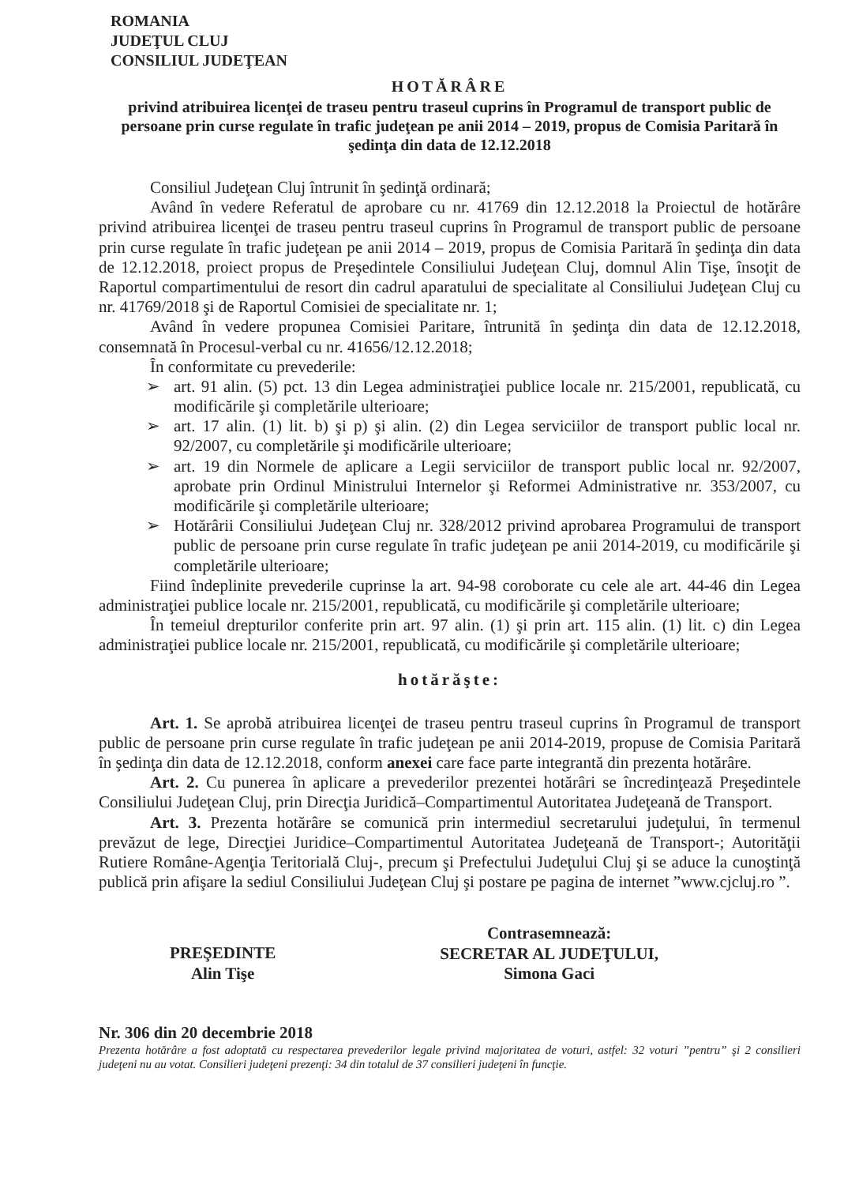ROMANIA
JUDEŢUL CLUJ
CONSILIUL JUDEŢEAN
HOTĂRÂRE
privind atribuirea licenţei de traseu pentru traseul cuprins în Programul de transport public de persoane prin curse regulate în trafic judeţean pe anii 2014 – 2019, propus de Comisia Paritară în şedinţa din data de 12.12.2018
Consiliul Judeţean Cluj întrunit în şedinţă ordinară;
Având în vedere Referatul de aprobare cu nr. 41769 din 12.12.2018 la Proiectul de hotărâre privind atribuirea licenţei de traseu pentru traseul cuprins în Programul de transport public de persoane prin curse regulate în trafic judeţean pe anii 2014 – 2019, propus de Comisia Paritară în şedinţa din data de 12.12.2018, proiect propus de Preşedintele Consiliului Judeţean Cluj, domnul Alin Tişe, însoţit de Raportul compartimentului de resort din cadrul aparatului de specialitate al Consiliului Judeţean Cluj cu nr. 41769/2018 şi de Raportul Comisiei de specialitate nr. 1;
Având în vedere propunea Comisiei Paritare, întrunită în şedinţa din data de 12.12.2018, consemnată în Procesul-verbal cu nr. 41656/12.12.2018;
În conformitate cu prevederile:
➢ art. 91 alin. (5) pct. 13 din Legea administraţiei publice locale nr. 215/2001, republicată, cu modificările şi completările ulterioare;
➢ art. 17 alin. (1) lit. b) şi p) şi alin. (2) din Legea serviciilor de transport public local nr. 92/2007, cu completările şi modificările ulterioare;
➢ art. 19 din Normele de aplicare a Legii serviciilor de transport public local nr. 92/2007, aprobate prin Ordinul Ministrului Internelor şi Reformei Administrative nr. 353/2007, cu modificările şi completările ulterioare;
➢ Hotărârii Consiliului Judeţean Cluj nr. 328/2012 privind aprobarea Programului de transport public de persoane prin curse regulate în trafic judeţean pe anii 2014-2019, cu modificările şi completările ulterioare;
Fiind îndeplinite prevederile cuprinse la art. 94-98 coroborate cu cele ale art. 44-46 din Legea administraţiei publice locale nr. 215/2001, republicată, cu modificările şi completările ulterioare;
În temeiul drepturilor conferite prin art. 97 alin. (1) şi prin art. 115 alin. (1) lit. c) din Legea administraţiei publice locale nr. 215/2001, republicată, cu modificările şi completările ulterioare;
hotărăşte:
Art. 1. Se aprobă atribuirea licenţei de traseu pentru traseul cuprins în Programul de transport public de persoane prin curse regulate în trafic judeţean pe anii 2014-2019, propuse de Comisia Paritară în şedinţa din data de 12.12.2018, conform anexei care face parte integrantă din prezenta hotărâre.
Art. 2. Cu punerea în aplicare a prevederilor prezentei hotărâri se încredinţează Preşedintele Consiliului Judeţean Cluj, prin Direcţia Juridică–Compartimentul Autoritatea Judeţeană de Transport.
Art. 3. Prezenta hotărâre se comunică prin intermediul secretarului judeţului, în termenul prevăzut de lege, Direcţiei Juridice–Compartimentul Autoritatea Judeţeană de Transport-; Autorităţii Rutiere Române-Agenţia Teritorială Cluj-, precum şi Prefectului Judeţului Cluj şi se aduce la cunoştinţă publică prin afişare la sediul Consiliului Judeţean Cluj şi postare pe pagina de internet ”www.cjcluj.ro ”.
PREŞEDINTE
Alin Tişe
Contrasemnează:
SECRETAR AL JUDEŢULUI,
Simona Gaci
Nr. 306 din 20 decembrie 2018
Prezenta hotărâre a fost adoptată cu respectarea prevederilor legale privind majoritatea de voturi, astfel: 32 voturi ”pentru” şi 2 consilieri judeţeni nu au votat. Consilieri judeţeni prezenţi: 34 din totalul de 37 consilieri judeţeni în funcţie.